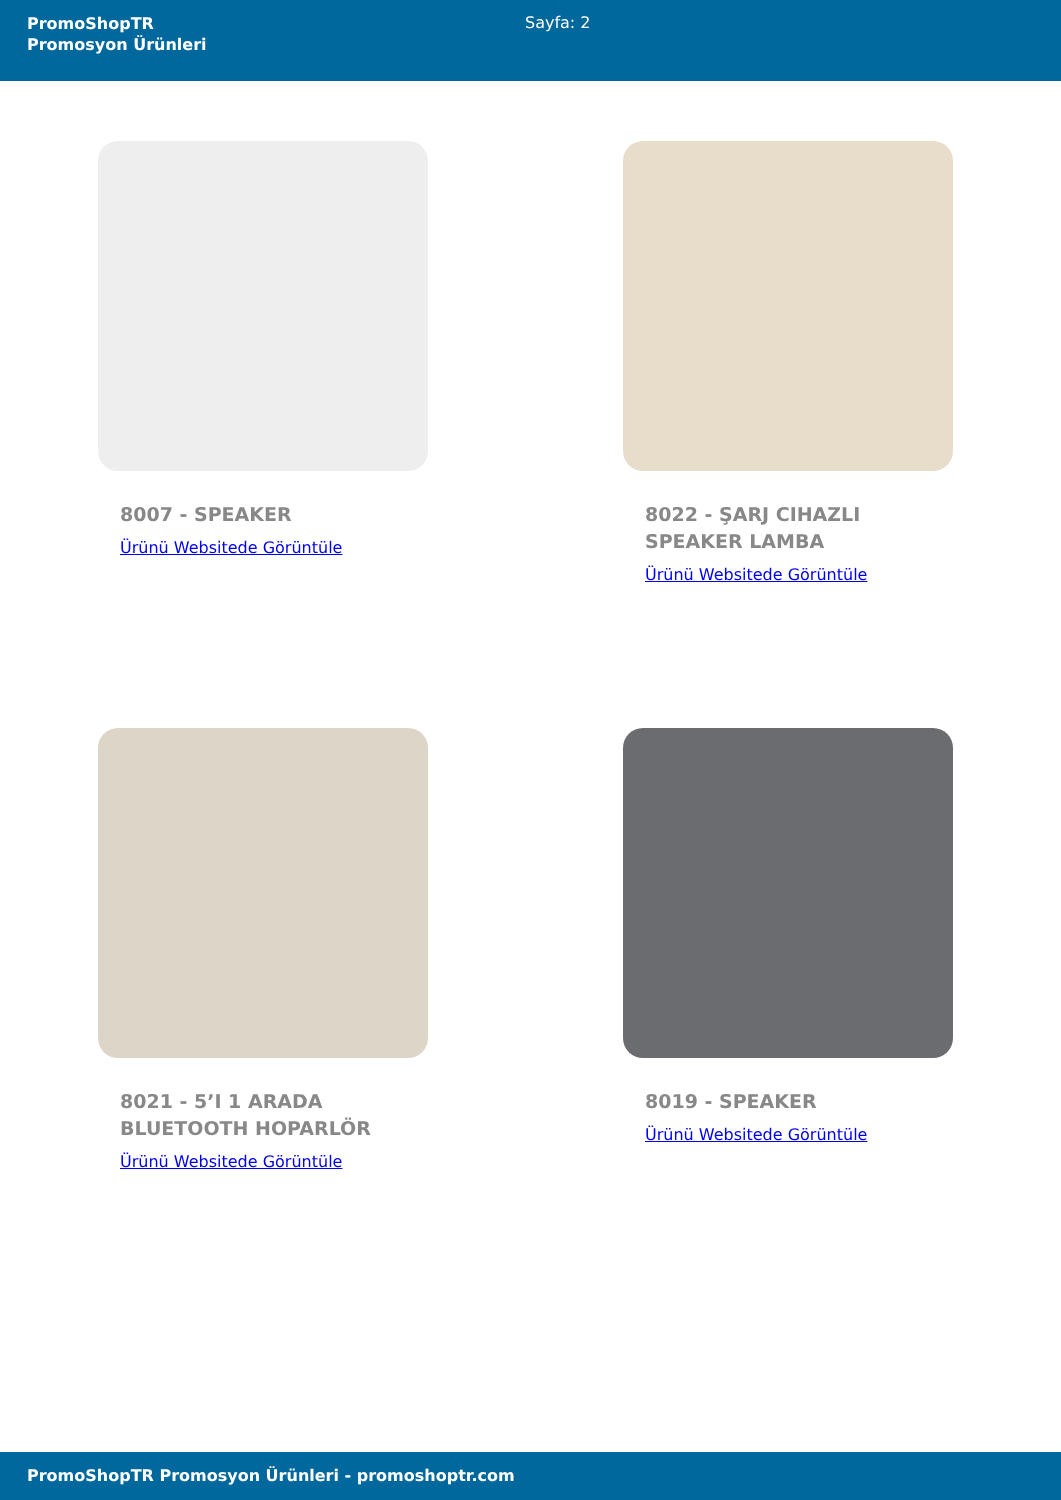PromoShopTR
Promosyon Ürünleri
Sayfa: 2
8007 - SPEAKER
Ürünü Websitede Görüntüle
8022 - ŞARJ CIHAZLI SPEAKER LAMBA
Ürünü Websitede Görüntüle
8021 - 5’I 1 ARADA BLUETOOTH HOPARLÖR
Ürünü Websitede Görüntüle
8019 - SPEAKER
Ürünü Websitede Görüntüle
PromoShopTR Promosyon Ürünleri - promoshoptr.com